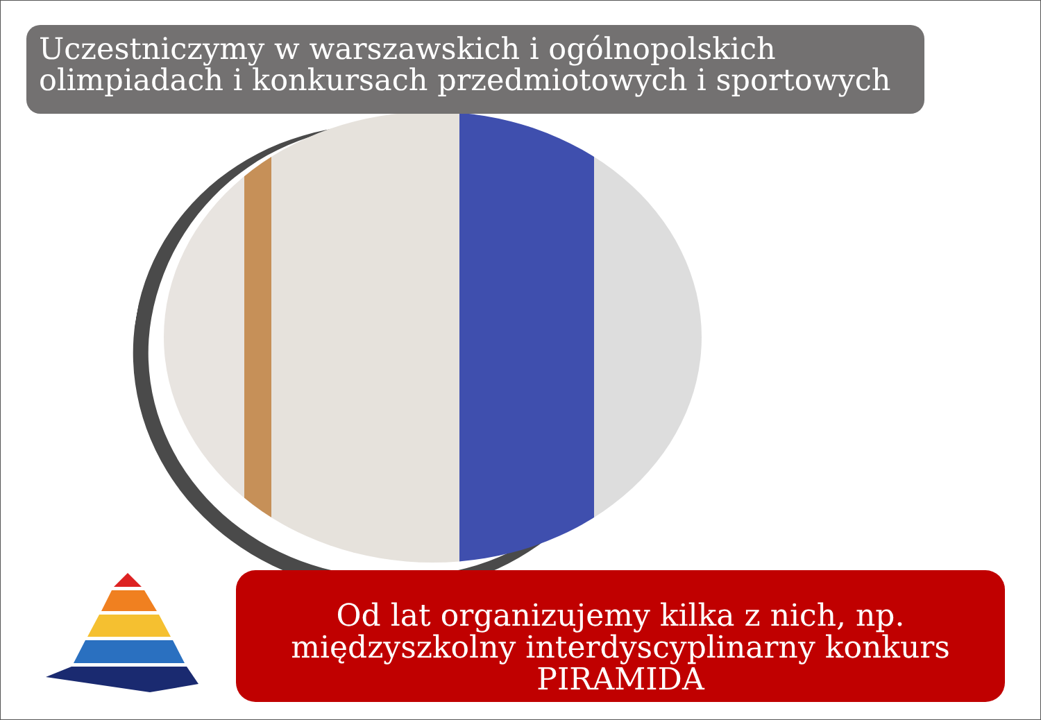Uczestniczymy w warszawskich i ogólnopolskich olimpiadach i konkursach przedmiotowych i sportowych
Od lat organizujemy kilka z nich, np. międzyszkolny interdyscyplinarny konkurs PIRAMIDA